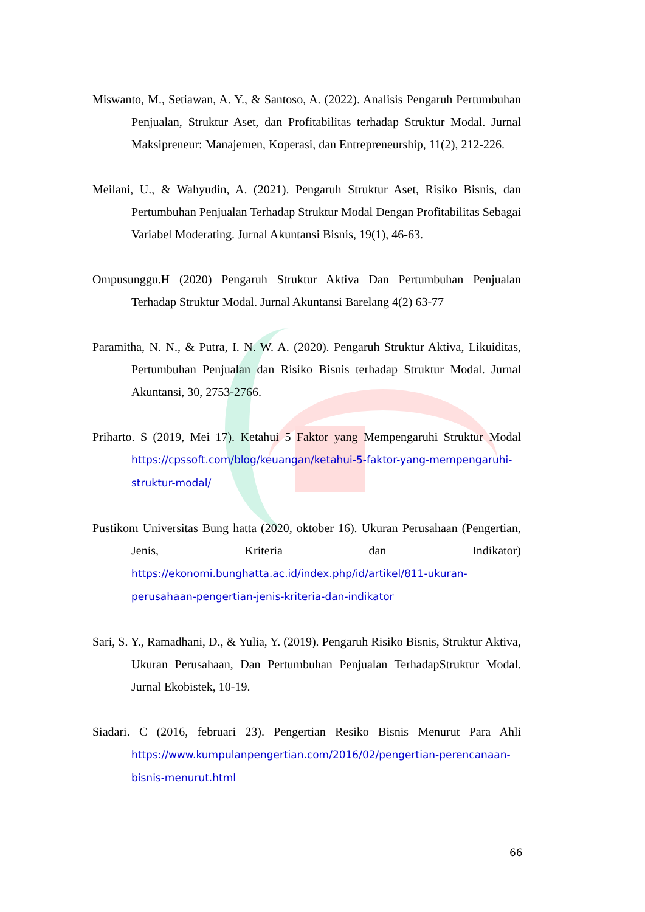Miswanto, M., Setiawan, A. Y., & Santoso, A. (2022). Analisis Pengaruh Pertumbuhan Penjualan, Struktur Aset, dan Profitabilitas terhadap Struktur Modal. Jurnal Maksipreneur: Manajemen, Koperasi, dan Entrepreneurship, 11(2), 212-226.
Meilani, U., & Wahyudin, A. (2021). Pengaruh Struktur Aset, Risiko Bisnis, dan Pertumbuhan Penjualan Terhadap Struktur Modal Dengan Profitabilitas Sebagai Variabel Moderating. Jurnal Akuntansi Bisnis, 19(1), 46-63.
Ompusunggu.H (2020) Pengaruh Struktur Aktiva Dan Pertumbuhan Penjualan Terhadap Struktur Modal. Jurnal Akuntansi Barelang 4(2) 63-77
Paramitha, N. N., & Putra, I. N. W. A. (2020). Pengaruh Struktur Aktiva, Likuiditas, Pertumbuhan Penjualan dan Risiko Bisnis terhadap Struktur Modal. Jurnal Akuntansi, 30, 2753-2766.
Priharto. S (2019, Mei 17). Ketahui 5 Faktor yang Mempengaruhi Struktur Modal https://cpssoft.com/blog/keuangan/ketahui-5-faktor-yang-mempengaruhi-struktur-modal/
Pustikom Universitas Bung hatta (2020, oktober 16). Ukuran Perusahaan (Pengertian, Jenis, Kriteria dan Indikator) https://ekonomi.bunghatta.ac.id/index.php/id/artikel/811-ukuran-perusahaan-pengertian-jenis-kriteria-dan-indikator
Sari, S. Y., Ramadhani, D., & Yulia, Y. (2019). Pengaruh Risiko Bisnis, Struktur Aktiva, Ukuran Perusahaan, Dan Pertumbuhan Penjualan TerhadapStruktur Modal. Jurnal Ekobistek, 10-19.
Siadari. C (2016, februari 23). Pengertian Resiko Bisnis Menurut Para Ahli https://www.kumpulanpengertian.com/2016/02/pengertian-perencanaan-bisnis-menurut.html
66